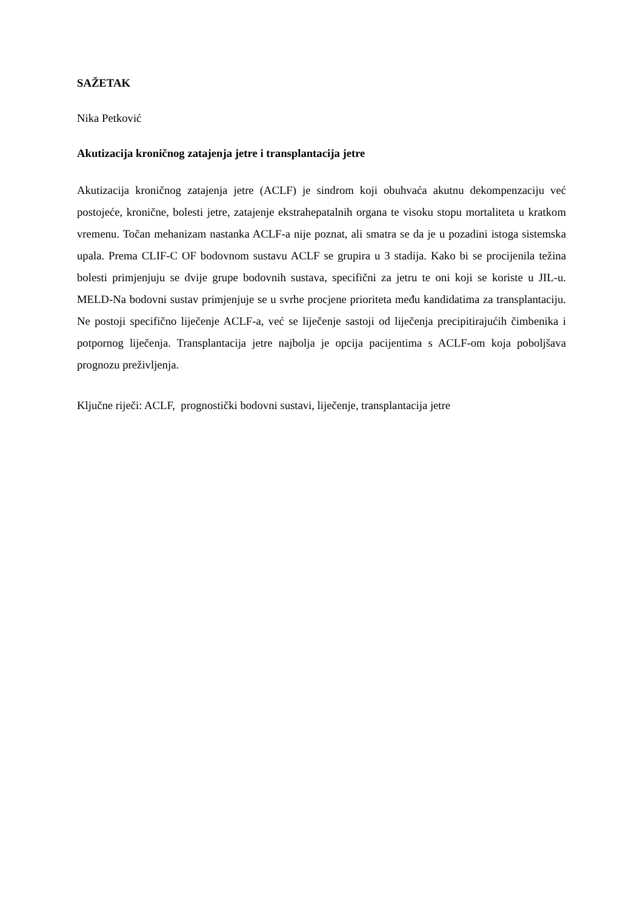SAŽETAK
Nika Petković
Akutizacija kroničnog zatajenja jetre i transplantacija jetre
Akutizacija kroničnog zatajenja jetre (ACLF) je sindrom koji obuhvaća akutnu dekompenzaciju već postojeće, kronične, bolesti jetre, zatajenje ekstrahepatalnih organa te visoku stopu mortaliteta u kratkom vremenu. Točan mehanizam nastanka ACLF-a nije poznat, ali smatra se da je u pozadini istoga sistemska upala. Prema CLIF-C OF bodovnom sustavu ACLF se grupira u 3 stadija. Kako bi se procijenila težina bolesti primjenjuju se dvije grupe bodovnih sustava, specifični za jetru te oni koji se koriste u JIL-u. MELD-Na bodovni sustav primjenjuje se u svrhe procjene prioriteta među kandidatima za transplantaciju. Ne postoji specifično liječenje ACLF-a, već se liječenje sastoji od liječenja precipitirajućih čimbenika i potpornog liječenja. Transplantacija jetre najbolja je opcija pacijentima s ACLF-om koja poboljšava prognozu preživljenja.
Ključne riječi: ACLF, prognostički bodovni sustavi, liječenje, transplantacija jetre